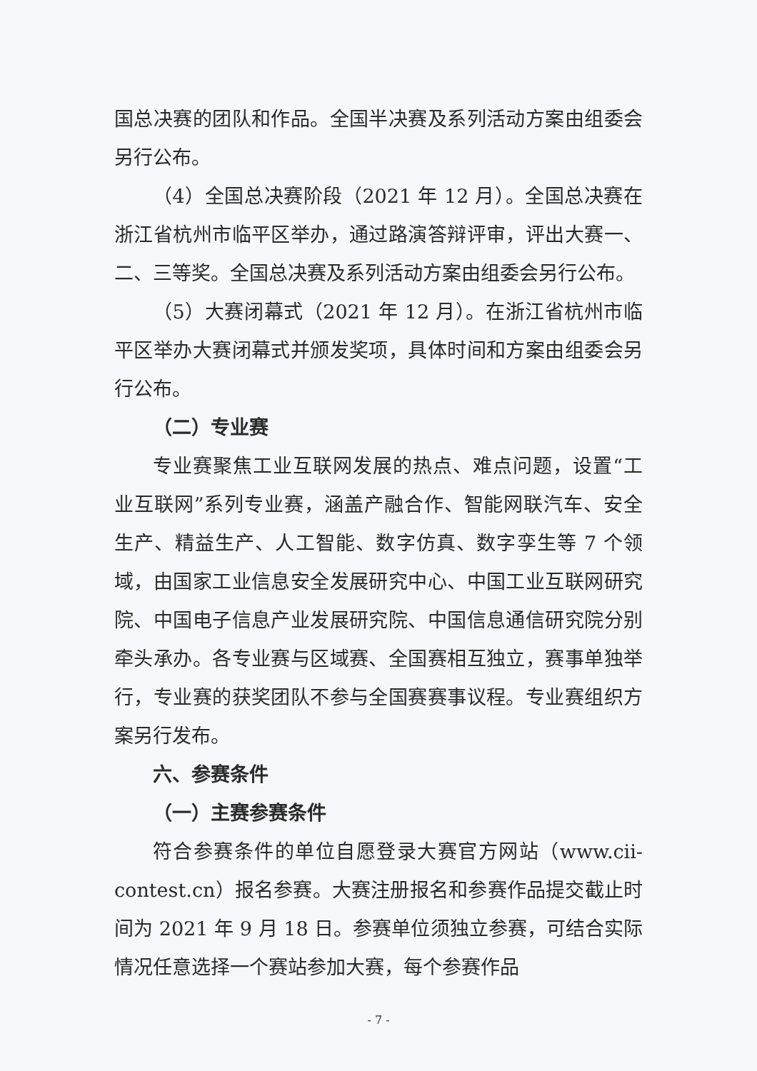国总决赛的团队和作品。全国半决赛及系列活动方案由组委会另行公布。
（4）全国总决赛阶段（2021 年 12 月）。全国总决赛在浙江省杭州市临平区举办，通过路演答辩评审，评出大赛一、二、三等奖。全国总决赛及系列活动方案由组委会另行公布。
（5）大赛闭幕式（2021 年 12 月）。在浙江省杭州市临平区举办大赛闭幕式并颁发奖项，具体时间和方案由组委会另行公布。
（二）专业赛
专业赛聚焦工业互联网发展的热点、难点问题，设置“工业互联网”系列专业赛，涵盖产融合作、智能网联汽车、安全生产、精益生产、人工智能、数字仿真、数字孪生等 7 个领域，由国家工业信息安全发展研究中心、中国工业互联网研究院、中国电子信息产业发展研究院、中国信息通信研究院分别牵头承办。各专业赛与区域赛、全国赛相互独立，赛事单独举行，专业赛的获奖团队不参与全国赛赛事议程。专业赛组织方案另行发布。
六、参赛条件
（一）主赛参赛条件
符合参赛条件的单位自愿登录大赛官方网站（www.cii-contest.cn）报名参赛。大赛注册报名和参赛作品提交截止时间为 2021 年 9 月 18 日。参赛单位须独立参赛，可结合实际情况任意选择一个赛站参加大赛，每个参赛作品
- 7 -